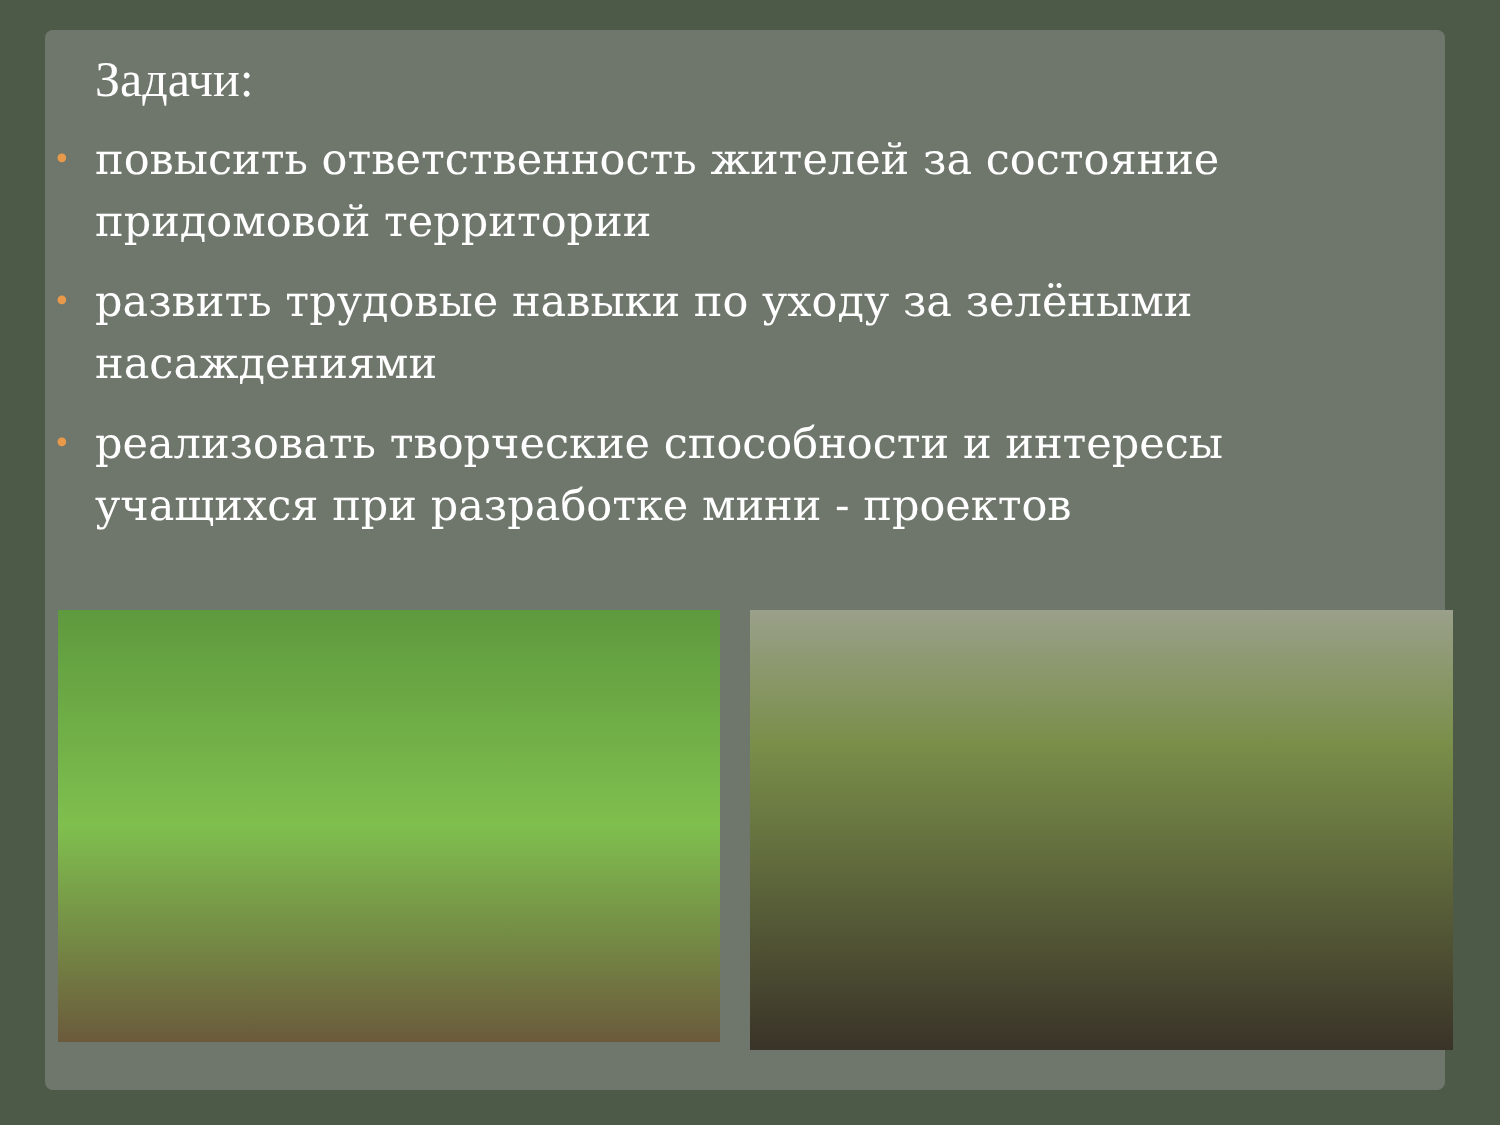Задачи:
• повысить ответственность жителей за состояние придомовой территории
• развить трудовые навыки по уходу за зелёными насаждениями
• реализовать творческие способности и интересы учащихся при разработке мини - проектов